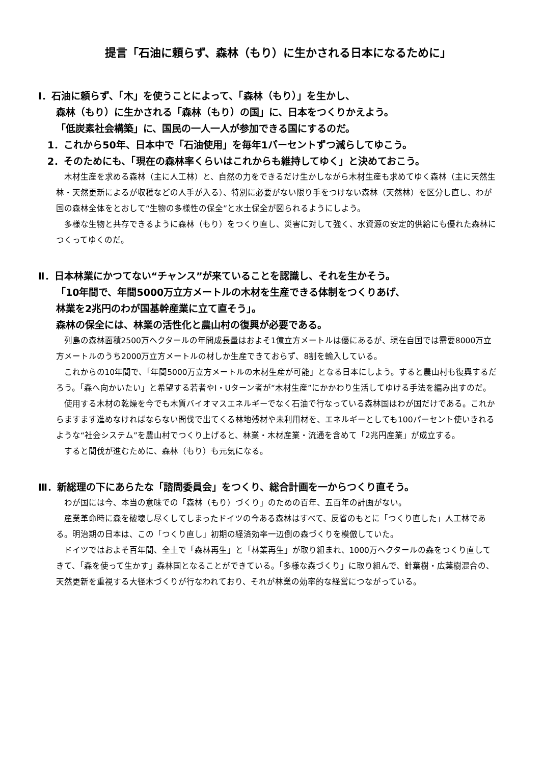提言「石油に頼らず、森林（もり）に生かされる日本になるために」
Ⅰ．石油に頼らず、「木」を使うことによって、「森林（もり）」を生かし、
森林（もり）に生かされる「森林（もり）の国」に、日本をつくりかえよう。
「低炭素社会構築」に、国民の一人一人が参加できる国にするのだ。
1．これから50年、日本中で「石油使用」を毎年1パーセントずつ減らしてゆこう。
2．そのためにも、「現在の森林率くらいはこれからも維持してゆく」と決めておこう。
木材生産を求める森林（主に人工林）と、自然の力をできるだけ生かしながら木材生産も求めてゆく森林（主に天然生林・天然更新によるが収穫などの人手が入る）、特別に必要がない限り手をつけない森林（天然林）を区分し直し、わが国の森林全体をとおして“生物の多様性の保全”と水土保全が図られるようにしよう。
多様な生物と共存できるように森林（もり）をつくり直し、災害に対して強く、水資源の安定的供給にも優れた森林につくってゆくのだ。
Ⅱ．日本林業にかつてない“チャンス”が来ていることを認識し、それを生かそう。
「10年間で、年間5000万立方メートルの木材を生産できる体制をつくりあげ、
林業を2兆円のわが国基幹産業に立て直そう」。
森林の保全には、林業の活性化と農山村の復興が必要である。
列島の森林面積2500万ヘクタールの年間成長量はおよそ1億立方メートルは優にあるが、現在自国では需要8000万立方メートルのうち2000万立方メートルの材しか生産できておらず、8割を輸入している。
これからの10年間で、「年間5000万立方メートルの木材生産が可能」となる日本にしよう。すると農山村も復興するだろう。「森へ向かいたい」と希望する若者やI・Uターン者が“木材生産”にかかわり生活してゆける手法を編み出すのだ。
使用する木材の乾燥を今でも木質バイオマスエネルギーでなく石油で行なっている森林国はわが国だけである。これからますます進めなければならない間伐で出てくる林地残材や未利用材を、エネルギーとしても100パーセント使いきれるような“社会システム”を農山村でつくり上げると、林業・木材産業・流通を含めて「2兆円産業」が成立する。
すると間伐が進むために、森林（もり）も元気になる。
Ⅲ．新総理の下にあらたな「諮問委員会」をつくり、総合計画を一からつくり直そう。
わが国には今、本当の意味での「森林（もり）づくり」のための百年、五百年の計画がない。
産業革命時に森を破壊し尽くしてしまったドイツの今ある森林はすべて、反省のもとに「つくり直した」人工林である。明治期の日本は、この「つくり直し」初期の経済効率一辺倒の森づくりを模倣していた。
ドイツではおよそ百年間、全土で「森林再生」と「林業再生」が取り組まれ、1000万ヘクタールの森をつくり直してきて、「森を使って生かす」森林国となることができている。「多様な森づくり」に取り組んで、針葉樹・広葉樹混合の、天然更新を重視する大径木づくりが行なわれており、それが林業の効率的な経営につながっている。